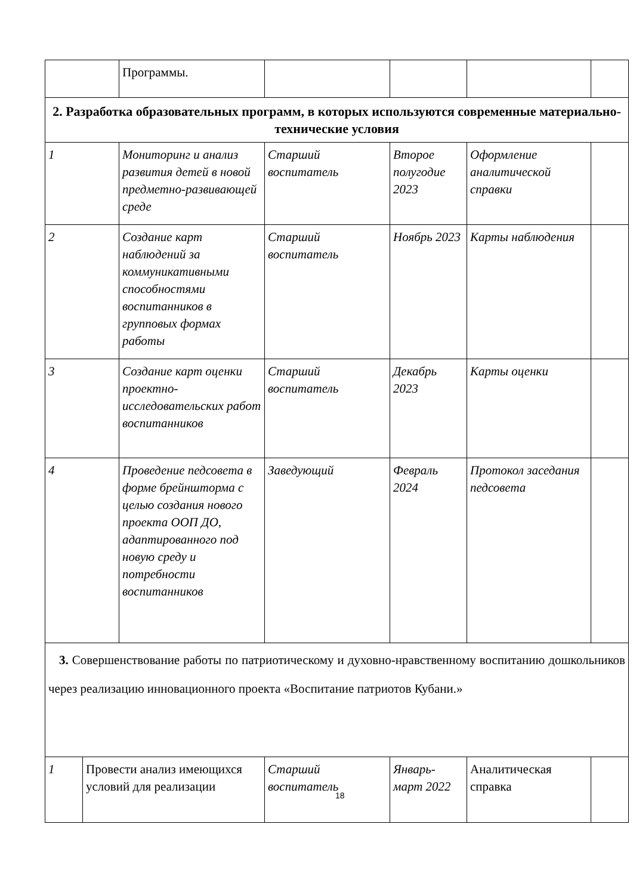| | | Программы. | | | | |
| 2. Разработка образовательных программ, в которых используются современные материально-технические условия | | | | | | |
| 1 | | Мониторинг и анализ развития детей в новой предметно-развивающей среде | Старший воспитатель | Второе полугодие 2023 | Оформление аналитической справки | |
| 2 | | Создание карт наблюдений за коммуникативными способностями воспитанников в групповых формах работы | Старший воспитатель | Ноябрь 2023 | Карты наблюдения | |
| 3 | | Создание карт оценки проектно-исследовательских работ воспитанников | Старший воспитатель | Декабрь 2023 | Карты оценки | |
| 4 | | Проведение педсовета в форме брейншторма с целью создания нового проекта ООП ДО, адаптированного под новую среду и потребности воспитанников | Заведующий | Февраль 2024 | Протокол заседания педсовета | |
| 3. Совершенствование работы по патриотическому и духовно-нравственному воспитанию дошкольников через реализацию инновационного проекта «Воспитание патриотов Кубани.» | | | | | | |
| 1 | Провести анализ имеющихся условий для реализации | | Старший воспитатель | Январь-март 2022 | Аналитическая справка | |
18